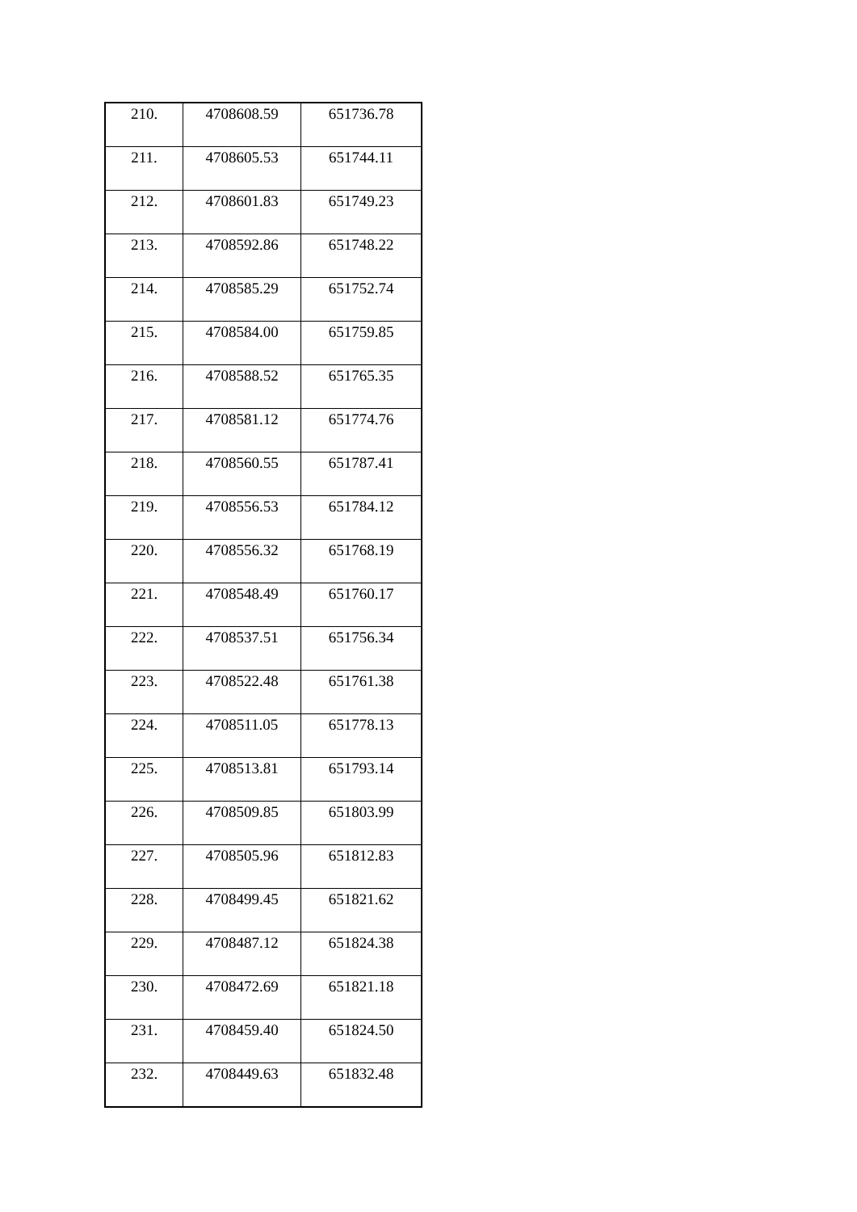| 210. | 4708608.59 | 651736.78 |
| 211. | 4708605.53 | 651744.11 |
| 212. | 4708601.83 | 651749.23 |
| 213. | 4708592.86 | 651748.22 |
| 214. | 4708585.29 | 651752.74 |
| 215. | 4708584.00 | 651759.85 |
| 216. | 4708588.52 | 651765.35 |
| 217. | 4708581.12 | 651774.76 |
| 218. | 4708560.55 | 651787.41 |
| 219. | 4708556.53 | 651784.12 |
| 220. | 4708556.32 | 651768.19 |
| 221. | 4708548.49 | 651760.17 |
| 222. | 4708537.51 | 651756.34 |
| 223. | 4708522.48 | 651761.38 |
| 224. | 4708511.05 | 651778.13 |
| 225. | 4708513.81 | 651793.14 |
| 226. | 4708509.85 | 651803.99 |
| 227. | 4708505.96 | 651812.83 |
| 228. | 4708499.45 | 651821.62 |
| 229. | 4708487.12 | 651824.38 |
| 230. | 4708472.69 | 651821.18 |
| 231. | 4708459.40 | 651824.50 |
| 232. | 4708449.63 | 651832.48 |